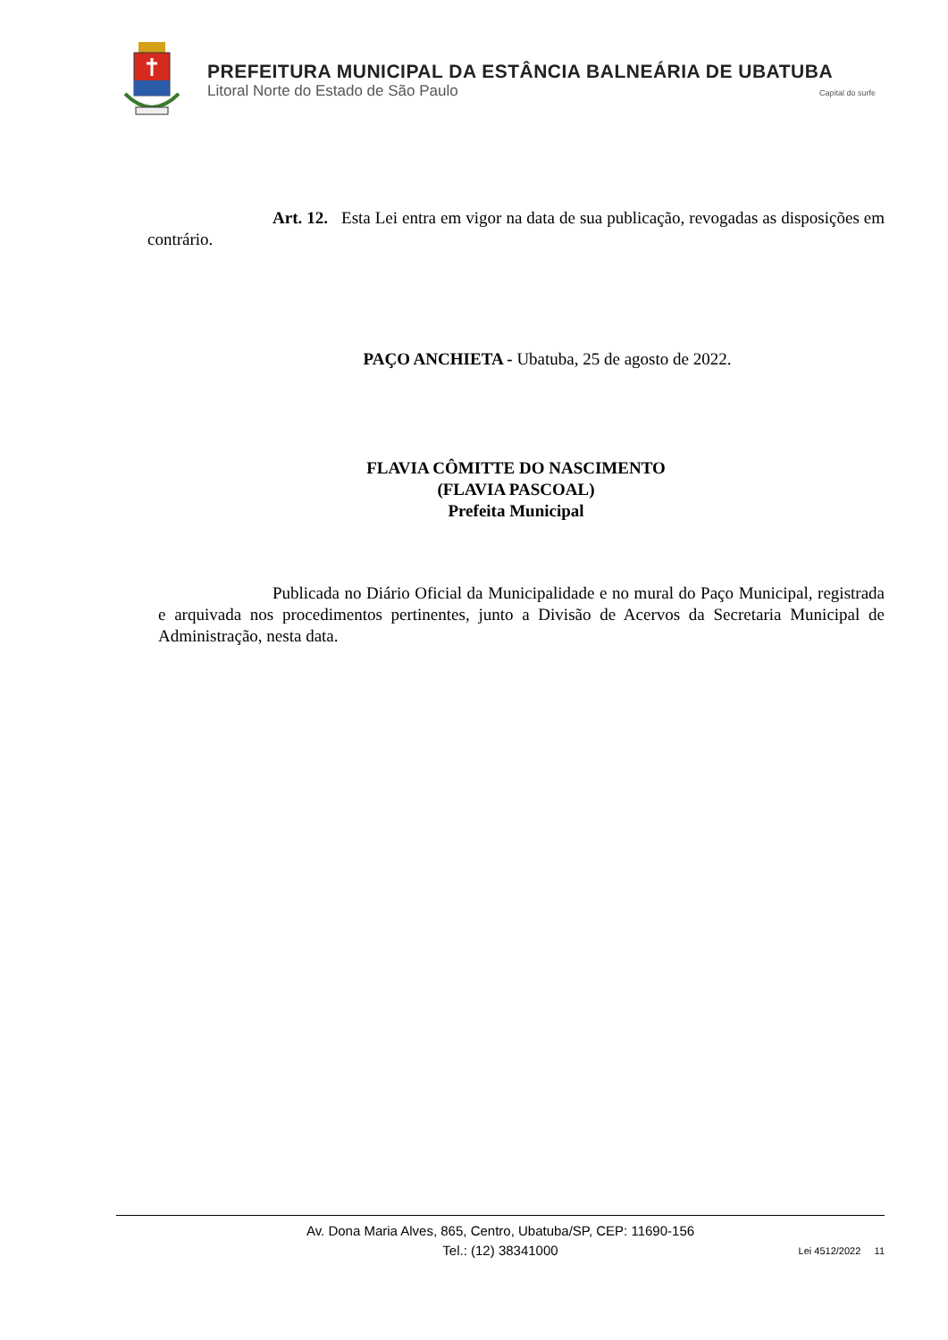PREFEITURA MUNICIPAL DA ESTÂNCIA BALNEÁRIA DE UBATUBA
Litoral Norte do Estado de São Paulo Capital do surfe
Art. 12. Esta Lei entra em vigor na data de sua publicação, revogadas as disposições em contrário.
PAÇO ANCHIETA - Ubatuba, 25 de agosto de 2022.
FLAVIA CÔMITTE DO NASCIMENTO
(FLAVIA PASCOAL)
Prefeita Municipal
Publicada no Diário Oficial da Municipalidade e no mural do Paço Municipal, registrada e arquivada nos procedimentos pertinentes, junto a Divisão de Acervos da Secretaria Municipal de Administração, nesta data.
Av. Dona Maria Alves, 865, Centro, Ubatuba/SP, CEP: 11690-156
Tel.: (12) 38341000
Lei 4512/2022 11